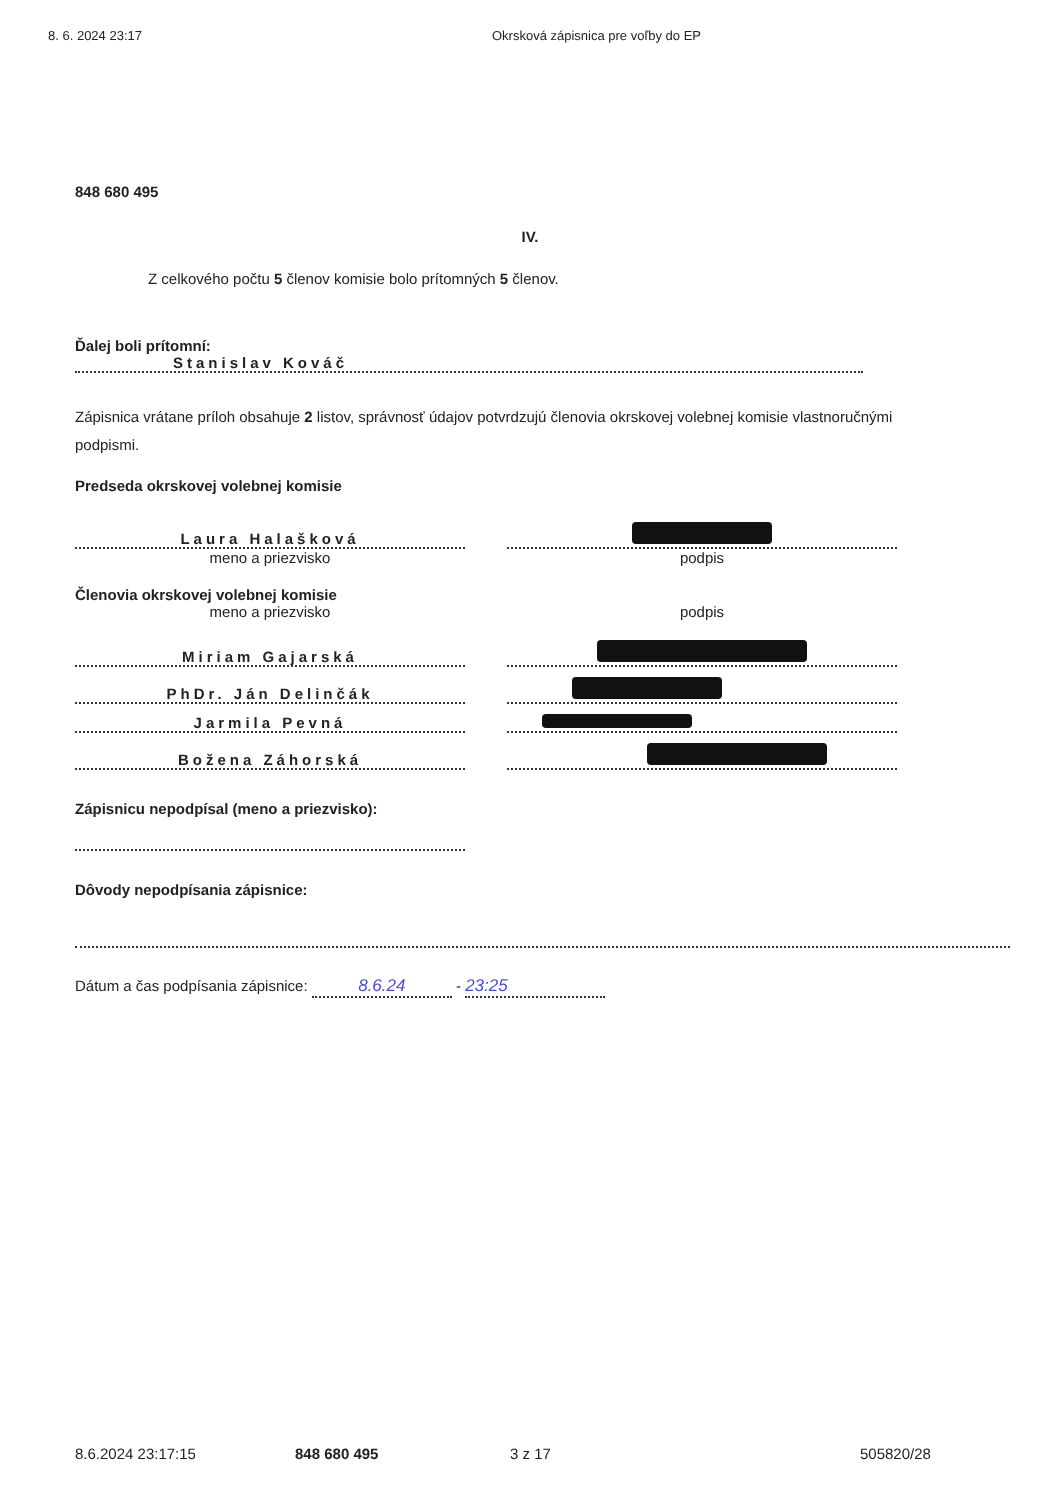8. 6. 2024 23:17 Okrsková zápisnica pre voľby do EP
848 680 495
IV.
Z celkového počtu 5 členov komisie bolo prítomných 5 členov.
Ďalej boli prítomní:
Stanislav Kováč
Zápisnica vrátane príloh obsahuje 2 listov, správnosť údajov potvrdzujú členovia okrskovej volebnej komisie vlastnoručnými podpismi.
Predseda okrskovej volebnej komisie
Laura Halašková
meno a priezvisko
podpis
Členovia okrskovej volebnej komisie
meno a priezvisko
podpis
Miriam Gajarská
PhDr. Ján Delinčák
Jarmila Pevná
Božena Záhorská
Zápisnicu nepodpísal (meno a priezvisko):
Dôvody nepodpísania zápisnice:
Dátum a čas podpísania zápisnice: 8.6.24 - 23:25
8.6.2024 23:17:15 848 680 495 3 z 17 505820/28